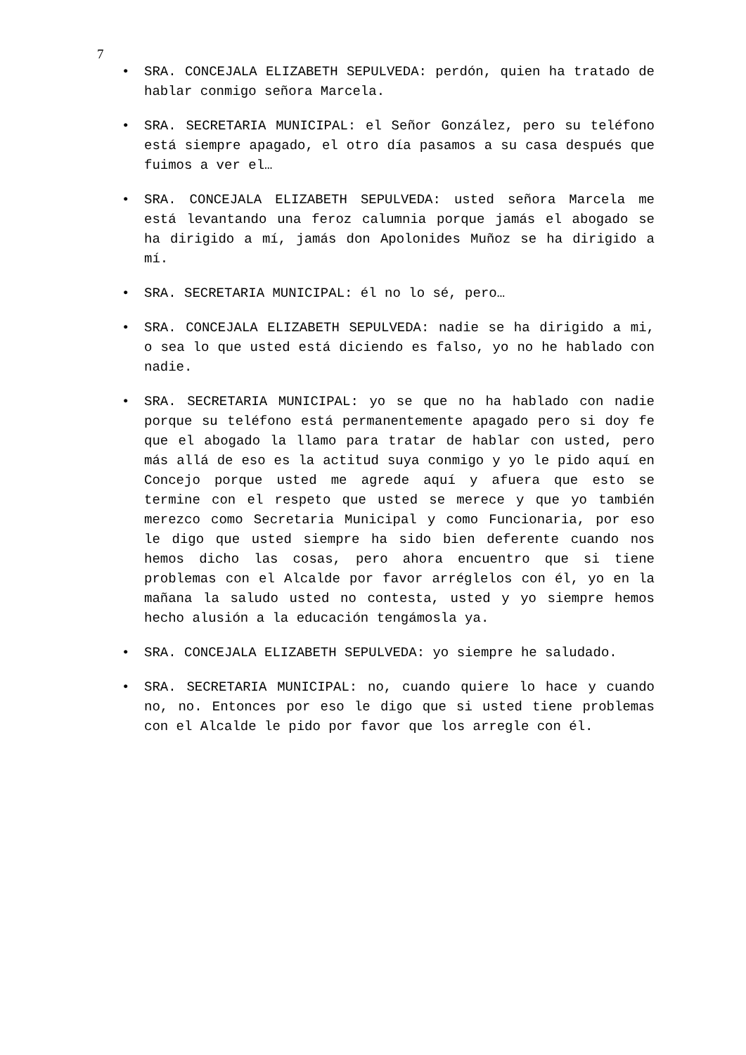7
• SRA. CONCEJALA ELIZABETH SEPULVEDA: perdón, quien ha tratado de hablar conmigo señora Marcela.
• SRA. SECRETARIA MUNICIPAL: el Señor González, pero su teléfono está siempre apagado, el otro día pasamos a su casa después que fuimos a ver el…
• SRA. CONCEJALA ELIZABETH SEPULVEDA: usted señora Marcela me está levantando una feroz calumnia porque jamás el abogado se ha dirigido a mí, jamás don Apolonides Muñoz se ha dirigido a mí.
• SRA. SECRETARIA MUNICIPAL: él no lo sé, pero…
• SRA. CONCEJALA ELIZABETH SEPULVEDA: nadie se ha dirigido a mi, o sea lo que usted está diciendo es falso, yo no he hablado con nadie.
• SRA. SECRETARIA MUNICIPAL: yo se que no ha hablado con nadie porque su teléfono está permanentemente apagado pero si doy fe que el abogado la llamo para tratar de hablar con usted, pero más allá de eso es la actitud suya conmigo y yo le pido aquí en Concejo porque usted me agrede aquí y afuera que esto se termine con el respeto que usted se merece y que yo también merezco como Secretaria Municipal y como Funcionaria, por eso le digo que usted siempre ha sido bien deferente cuando nos hemos dicho las cosas, pero ahora encuentro que si tiene problemas con el Alcalde por favor arréglelos con él, yo en la mañana la saludo usted no contesta, usted y yo siempre hemos hecho alusión a la educación tengámosla ya.
• SRA. CONCEJALA ELIZABETH SEPULVEDA: yo siempre he saludado.
• SRA. SECRETARIA MUNICIPAL: no, cuando quiere lo hace y cuando no, no. Entonces por eso le digo que si usted tiene problemas con el Alcalde le pido por favor que los arregle con él.